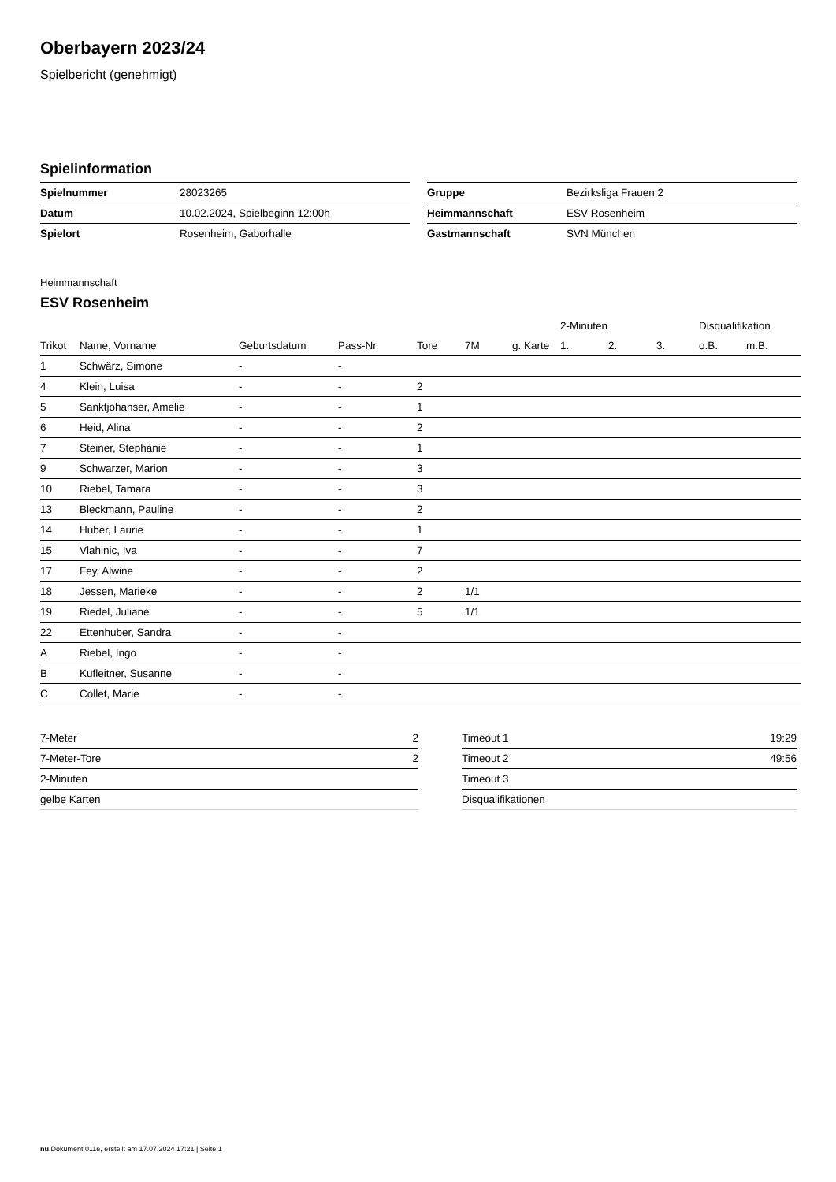Oberbayern 2023/24
Spielbericht (genehmigt)
Spielinformation
| Spielnummer | 28023265 |
| Datum | 10.02.2024, Spielbeginn 12:00h |
| Spielort | Rosenheim, Gaborhalle |
| Gruppe | Bezirksliga Frauen 2 |
| Heimmannschaft | ESV Rosenheim |
| Gastmannschaft | SVN München |
Heimmannschaft
ESV Rosenheim
| | | | | | | | 2-Minuten | | | Disqualifikation | |
| --- | --- | --- | --- | --- | --- | --- | --- | --- | --- | --- | --- |
| Trikot | Name, Vorname | Geburtsdatum | Pass-Nr | Tore | 7M | g. Karte | 1. | 2. | 3. | o.B. | m.B. |
| 1 | Schwärz, Simone | - | - | | | | | | | | |
| 4 | Klein, Luisa | - | - | 2 | | | | | | | |
| 5 | Sanktjohanser, Amelie | - | - | 1 | | | | | | | |
| 6 | Heid, Alina | - | - | 2 | | | | | | | |
| 7 | Steiner, Stephanie | - | - | 1 | | | | | | | |
| 9 | Schwarzer, Marion | - | - | 3 | | | | | | | |
| 10 | Riebel, Tamara | - | - | 3 | | | | | | | |
| 13 | Bleckmann, Pauline | - | - | 2 | | | | | | | |
| 14 | Huber, Laurie | - | - | 1 | | | | | | | |
| 15 | Vlahinic, Iva | - | - | 7 | | | | | | | |
| 17 | Fey, Alwine | - | - | 2 | | | | | | | |
| 18 | Jessen, Marieke | - | - | 2 | 1/1 | | | | | | |
| 19 | Riedel, Juliane | - | - | 5 | 1/1 | | | | | | |
| 22 | Ettenhuber, Sandra | - | - | | | | | | | | |
| A | Riebel, Ingo | - | - | | | | | | | | |
| B | Kufleitner, Susanne | - | - | | | | | | | | |
| C | Collet, Marie | - | - | | | | | | | | |
| 7-Meter | 2 |
| 7-Meter-Tore | 2 |
| 2-Minuten | |
| gelbe Karten | |
| Timeout 1 | 19:29 |
| Timeout 2 | 49:56 |
| Timeout 3 | |
| Disqualifikationen | |
nu.Dokument 011e, erstellt am 17.07.2024 17:21 | Seite 1